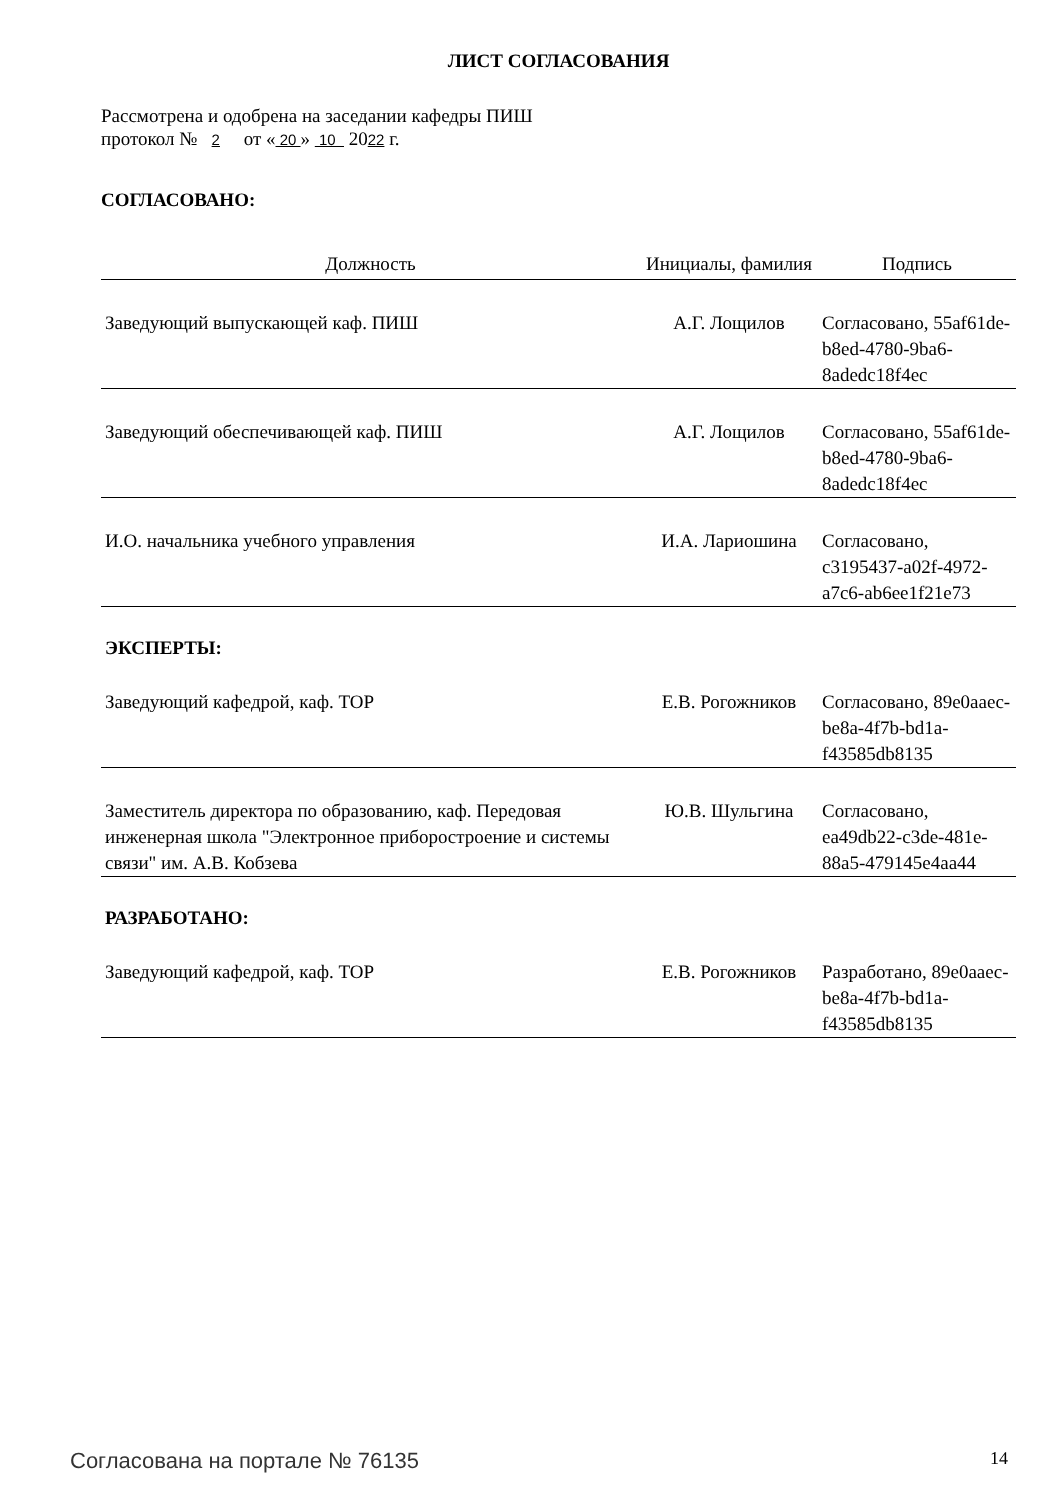ЛИСТ СОГЛАСОВАНИЯ
Рассмотрена и одобрена на заседании кафедры ПИШ
протокол № 2 от « 20 » 10 2022 г.
СОГЛАСОВАНО:
| Должность | Инициалы, фамилия | Подпись |
| --- | --- | --- |
| Заведующий выпускающей каф. ПИШ | А.Г. Лощилов | Согласовано, 55af61de-b8ed-4780-9ba6-8adedc18f4ec |
| Заведующий обеспечивающей каф. ПИШ | А.Г. Лощилов | Согласовано, 55af61de-b8ed-4780-9ba6-8adedc18f4ec |
| И.О. начальника учебного управления | И.А. Лариошина | Согласовано, c3195437-a02f-4972-a7c6-ab6ee1f21e73 |
ЭКСПЕРТЫ:
| Заведующий кафедрой, каф. ТОР | Е.В. Рогожников | Согласовано, 89e0aaec-be8a-4f7b-bd1a-f43585db8135 |
| Заместитель директора по образованию, каф. Передовая инженерная школа "Электронное приборостроение и системы связи" им. А.В. Кобзева | Ю.В. Шульгина | Согласовано, ea49db22-c3de-481e-88a5-479145e4aa44 |
РАЗРАБОТАНО:
| Заведующий кафедрой, каф. ТОР | Е.В. Рогожников | Разработано, 89e0aaec-be8a-4f7b-bd1a-f43585db8135 |
Согласована на портале № 76135 14